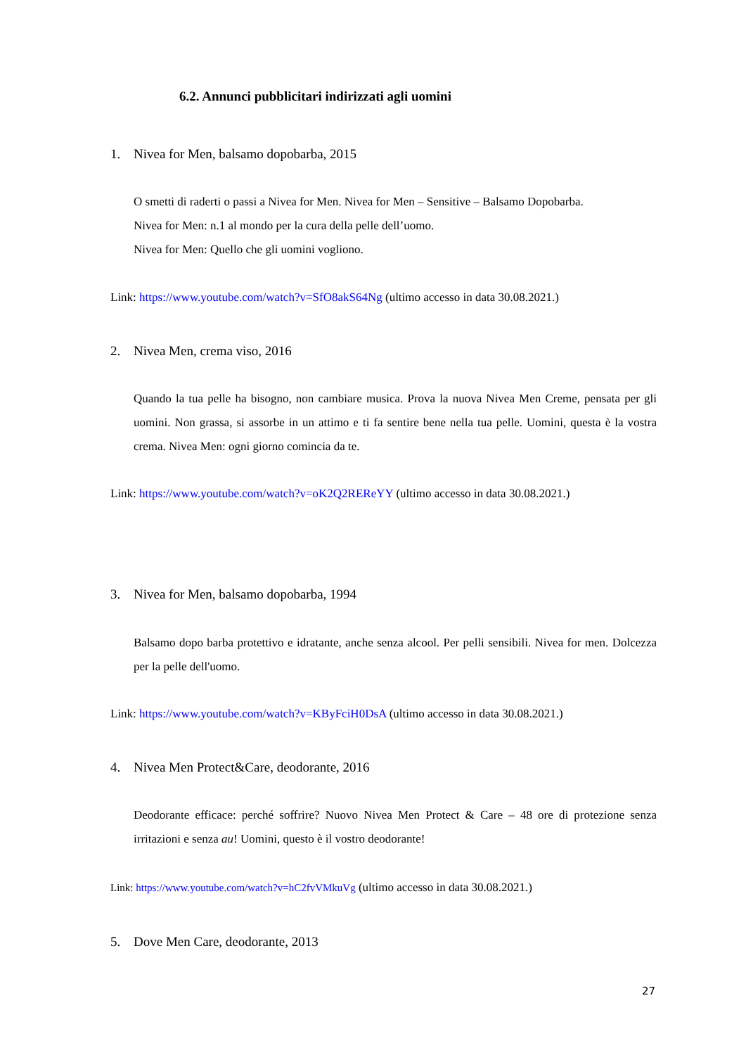6.2. Annunci pubblicitari indirizzati agli uomini
1. Nivea for Men, balsamo dopobarba, 2015
O smetti di raderti o passi a Nivea for Men. Nivea for Men – Sensitive – Balsamo Dopobarba.
Nivea for Men: n.1 al mondo per la cura della pelle dell’uomo.
Nivea for Men: Quello che gli uomini vogliono.
Link: https://www.youtube.com/watch?v=SfO8akS64Ng (ultimo accesso in data 30.08.2021.)
2. Nivea Men, crema viso, 2016
Quando la tua pelle ha bisogno, non cambiare musica. Prova la nuova Nivea Men Creme, pensata per gli uomini. Non grassa, si assorbe in un attimo e ti fa sentire bene nella tua pelle. Uomini, questa è la vostra crema. Nivea Men: ogni giorno comincia da te.
Link: https://www.youtube.com/watch?v=oK2Q2REReYY (ultimo accesso in data 30.08.2021.)
3. Nivea for Men, balsamo dopobarba, 1994
Balsamo dopo barba protettivo e idratante, anche senza alcool. Per pelli sensibili. Nivea for men. Dolcezza per la pelle dell'uomo.
Link: https://www.youtube.com/watch?v=KByFciH0DsA (ultimo accesso in data 30.08.2021.)
4. Nivea Men Protect&Care, deodorante, 2016
Deodorante efficace: perché soffrire? Nuovo Nivea Men Protect & Care – 48 ore di protezione senza irritazioni e senza au! Uomini, questo è il vostro deodorante!
Link: https://www.youtube.com/watch?v=hC2fvVMkuVg (ultimo accesso in data 30.08.2021.)
5. Dove Men Care, deodorante, 2013
27